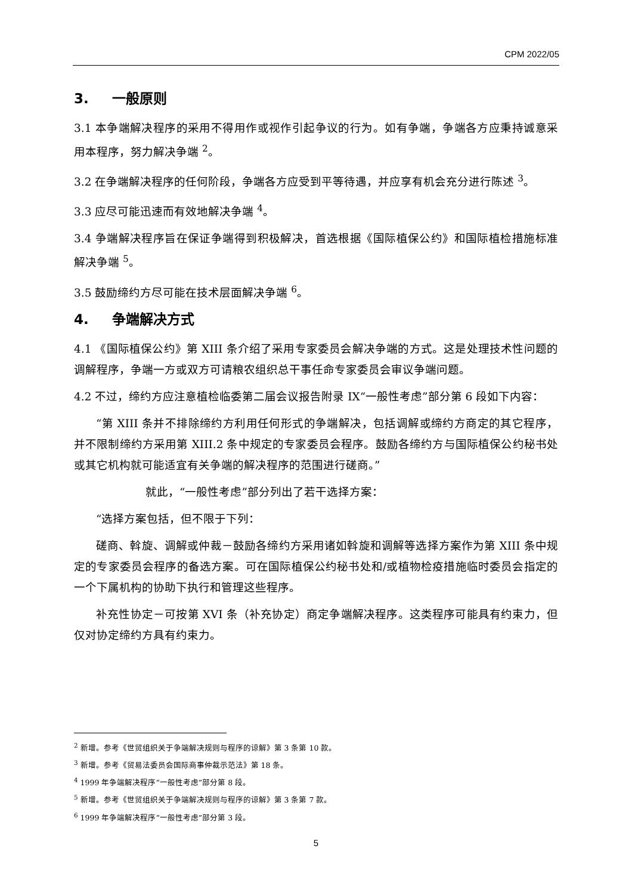CPM 2022/05
3. 一般原则
3.1 本争端解决程序的采用不得用作或视作引起争议的行为。如有争端，争端各方应秉持诚意采用本程序，努力解决争端 <sup>2</sup>。
3.2 在争端解决程序的任何阶段，争端各方应受到平等待遇，并应享有机会充分进行陈述 <sup>3</sup>。
3.3 应尽可能迅速而有效地解决争端 <sup>4</sup>。
3.4 争端解决程序旨在保证争端得到积极解决，首选根据《国际植保公约》和国际植检措施标准解决争端 <sup>5</sup>。
3.5 鼓励缔约方尽可能在技术层面解决争端 <sup>6</sup>。
4. 争端解决方式
4.1 《国际植保公约》第 XIII 条介绍了采用专家委员会解决争端的方式。这是处理技术性问题的调解程序，争端一方或双方可请粮农组织总干事任命专家委员会审议争端问题。
4.2 不过，缔约方应注意植检临委第二届会议报告附录 IX“一般性考虑”部分第 6 段如下内容：
“第 XIII 条并不排除缔约方利用任何形式的争端解决，包括调解或缔约方商定的其它程序，并不限制缔约方采用第 XIII.2 条中规定的专家委员会程序。鼓励各缔约方与国际植保公约秘书处或其它机构就可能适宜有关争端的解决程序的范围进行磋商。”
就此，“一般性考虑”部分列出了若干选择方案：
“选择方案包括，但不限于下列：
磋商、斡旋、调解或仲裁－鼓励各缔约方采用诸如斡旋和调解等选择方案作为第 XIII 条中规定的专家委员会程序的备选方案。可在国际植保公约秘书处和/或植物检疫措施临时委员会指定的一个下属机构的协助下执行和管理这些程序。
补充性协定－可按第 XVI 条（补充协定）商定争端解决程序。这类程序可能具有约束力，但仅对协定缔约方具有约束力。
<sup>2</sup> 新增。参考《世贸组织关于争端解决规则与程序的谅解》第 3 条第 10 款。
<sup>3</sup> 新增。参考《贸易法委员会国际商事仲裁示范法》第 18 条。
<sup>4</sup> 1999 年争端解决程序“一般性考虑”部分第 8 段。
<sup>5</sup> 新增。参考《世贸组织关于争端解决规则与程序的谅解》第 3 条第 7 款。
<sup>6</sup> 1999 年争端解决程序“一般性考虑”部分第 3 段。
5